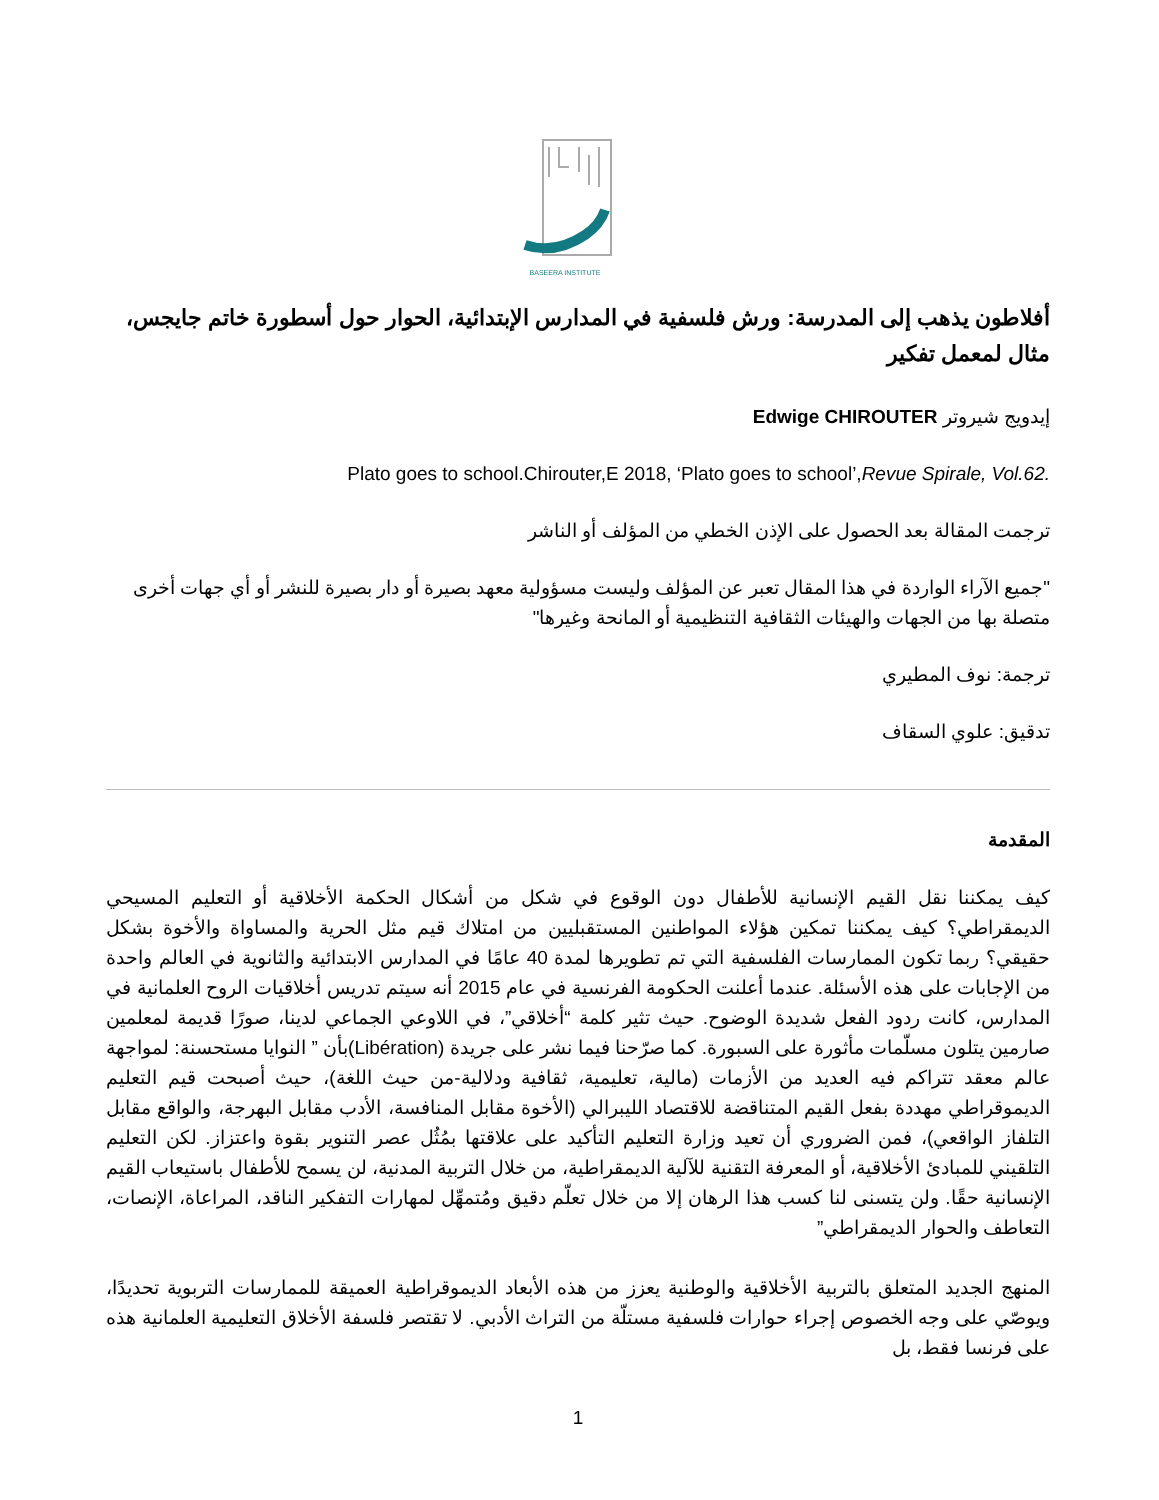BASEERA INSTITUTE
أفلاطون يذهب إلى المدرسة: ورش فلسفية في المدارس الإبتدائية، الحوار حول أسطورة خاتم جايجس، مثال لمعمل تفكير
إيدويج شيروتر Edwige CHIROUTER
Plato goes to school.Chirouter,E 2018, ‘Plato goes to school’,Revue Spirale, Vol.62.
ترجمت المقالة بعد الحصول على الإذن الخطي من المؤلف أو الناشر
"جميع الآراء الواردة في هذا المقال تعبر عن المؤلف وليست مسؤولية معهد بصيرة أو دار بصيرة للنشر أو أي جهات أخرى متصلة بها من الجهات والهيئات الثقافية التنظيمية أو المانحة وغيرها"
ترجمة: نوف المطيري
تدقيق: علوي السقاف
المقدمة
كيف يمكننا نقل القيم الإنسانية للأطفال دون الوقوع في شكل من أشكال الحكمة الأخلاقية أو التعليم المسيحي الديمقراطي؟ كيف يمكننا تمكين هؤلاء المواطنين المستقبليين من امتلاك قيم مثل الحرية والمساواة والأخوة بشكل حقيقي؟ ربما تكون الممارسات الفلسفية التي تم تطويرها لمدة 40 عامًا في المدارس الابتدائية والثانوية في العالم واحدة من الإجابات على هذه الأسئلة. عندما أعلنت الحكومة الفرنسية في عام 2015 أنه سيتم تدريس أخلاقيات الروح العلمانية في المدارس، كانت ردود الفعل شديدة الوضوح. حيث تثير كلمة “أخلاقي”، في اللاوعي الجماعي لدينا، صورًا قديمة لمعلمين صارمين يتلون مسلّمات مأثورة على السبورة. كما صرّحنا فيما نشر على جريدة (Libération)بأن ” النوايا مستحسنة: لمواجهة عالم معقد تتراكم فيه العديد من الأزمات (مالية، تعليمية، ثقافية ودلالية-من حيث اللغة)، حيث أصبحت قيم التعليم الديموقراطي مهددة بفعل القيم المتناقضة للاقتصاد الليبرالي (الأخوة مقابل المنافسة، الأدب مقابل البهرجة، والواقع مقابل التلفاز الواقعي)، فمن الضروري أن تعيد وزارة التعليم التأكيد على علاقتها بمُثُل عصر التنوير بقوة واعتزاز. لكن التعليم التلقيني للمبادئ الأخلاقية، أو المعرفة التقنية للآلية الديمقراطية، من خلال التربية المدنية، لن يسمح للأطفال باستيعاب القيم الإنسانية حقًا. ولن يتسنى لنا كسب هذا الرهان إلا من خلال تعلّم دقيق ومُتمهِّل لمهارات التفكير الناقد، المراعاة، الإنصات، التعاطف والحوار الديمقراطي”
المنهج الجديد المتعلق بالتربية الأخلاقية والوطنية يعزز من هذه الأبعاد الديموقراطية العميقة للممارسات التربوية تحديدًا، ويوصّي على وجه الخصوص إجراء حوارات فلسفية مستلّة من التراث الأدبي. لا تقتصر فلسفة الأخلاق التعليمية العلمانية هذه على فرنسا فقط، بل
1